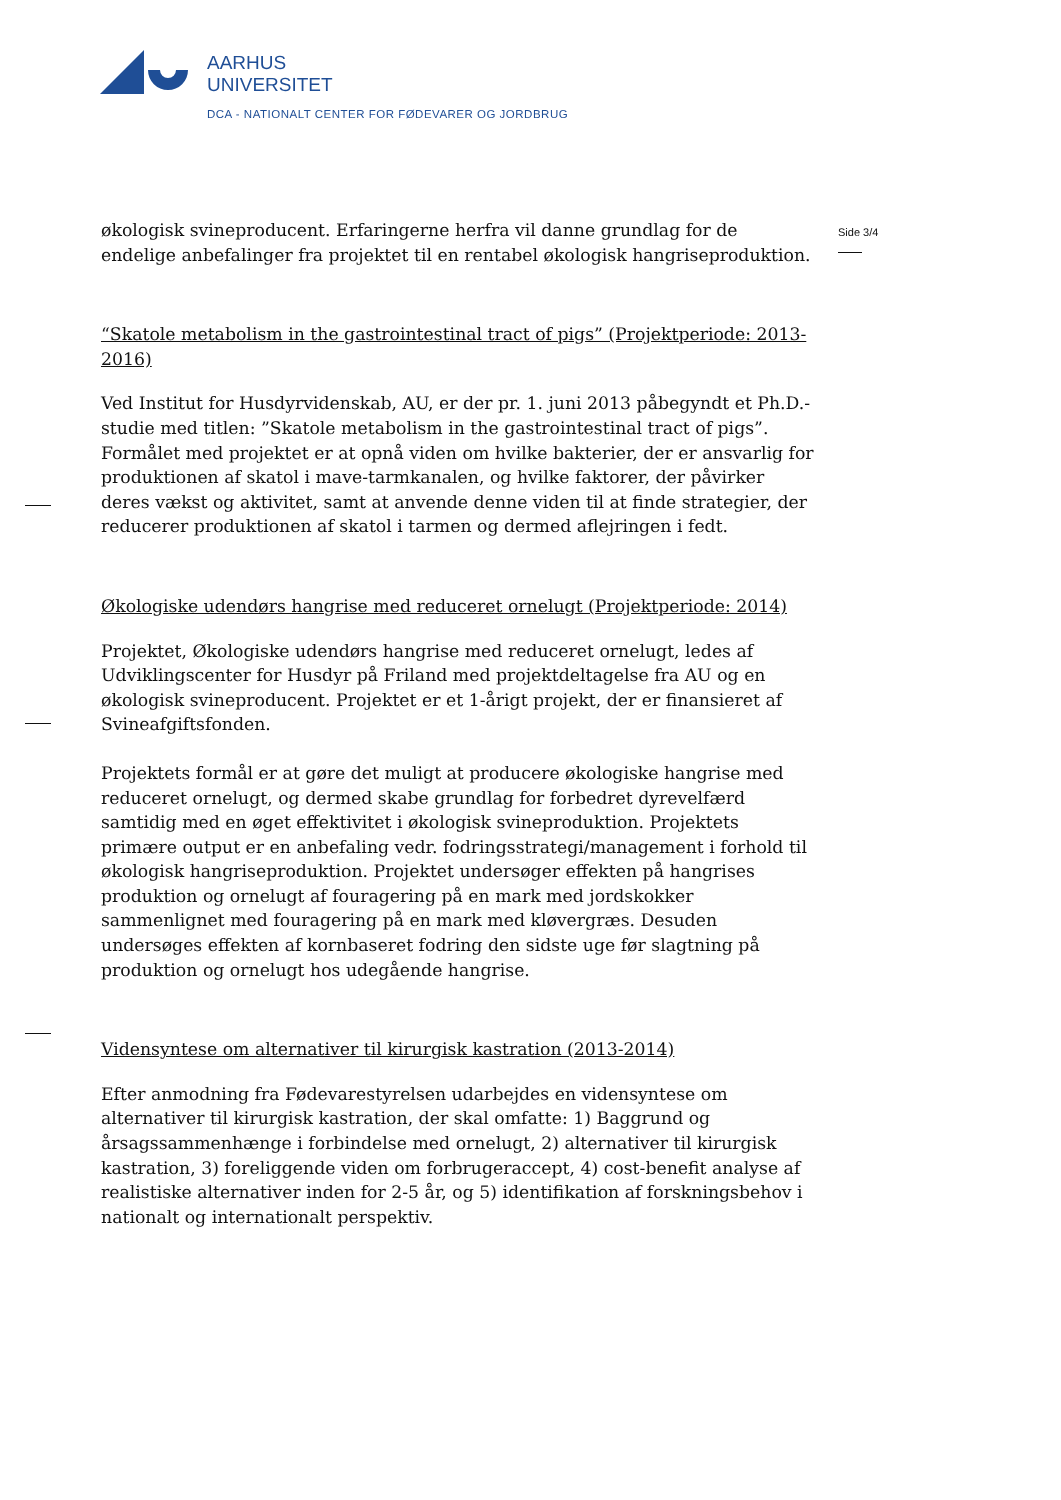AARHUS
UNIVERSITET
DCA - NATIONALT CENTER FOR FØDEVARER OG JORDBRUG
Side 3/4
økologisk svineproducent. Erfaringerne herfra vil danne grundlag for de endelige anbefalinger fra projektet til en rentabel økologisk hangriseproduktion.
“Skatole metabolism in the gastrointestinal tract of pigs” (Projektperiode: 2013-2016)
Ved Institut for Husdyrvidenskab, AU, er der pr. 1. juni 2013 påbegyndt et Ph.D.-studie med titlen: ”Skatole metabolism in the gastrointestinal tract of pigs”. Formålet med projektet er at opnå viden om hvilke bakterier, der er ansvarlig for produktionen af skatol i mave-tarmkanalen, og hvilke faktorer, der påvirker deres vækst og aktivitet, samt at anvende denne viden til at finde strategier, der reducerer produktionen af skatol i tarmen og dermed aflejringen i fedt.
Økologiske udendørs hangrise med reduceret ornelugt (Projektperiode: 2014)
Projektet, Økologiske udendørs hangrise med reduceret ornelugt, ledes af Udviklingscenter for Husdyr på Friland med projektdeltagelse fra AU og en økologisk svineproducent. Projektet er et 1-årigt projekt, der er finansieret af Svineafgiftsfonden.
Projektets formål er at gøre det muligt at producere økologiske hangrise med reduceret ornelugt, og dermed skabe grundlag for forbedret dyrevelfærd samtidig med en øget effektivitet i økologisk svineproduktion. Projektets primære output er en anbefaling vedr. fodringsstrategi/management i forhold til økologisk hangriseproduktion. Projektet undersøger effekten på hangrises produktion og ornelugt af fouragering på en mark med jordskokker sammenlignet med fouragering på en mark med kløvergræs. Desuden undersøges effekten af kornbaseret fodring den sidste uge før slagtning på produktion og ornelugt hos udegående hangrise.
Vidensyntese om alternativer til kirurgisk kastration (2013-2014)
Efter anmodning fra Fødevarestyrelsen udarbejdes en vidensyntese om alternativer til kirurgisk kastration, der skal omfatte: 1) Baggrund og årsagssammenhænge i forbindelse med ornelugt, 2) alternativer til kirurgisk kastration, 3) foreliggende viden om forbrugeraccept, 4) cost-benefit analyse af realistiske alternativer inden for 2-5 år, og 5) identifikation af forskningsbehov i nationalt og internationalt perspektiv.